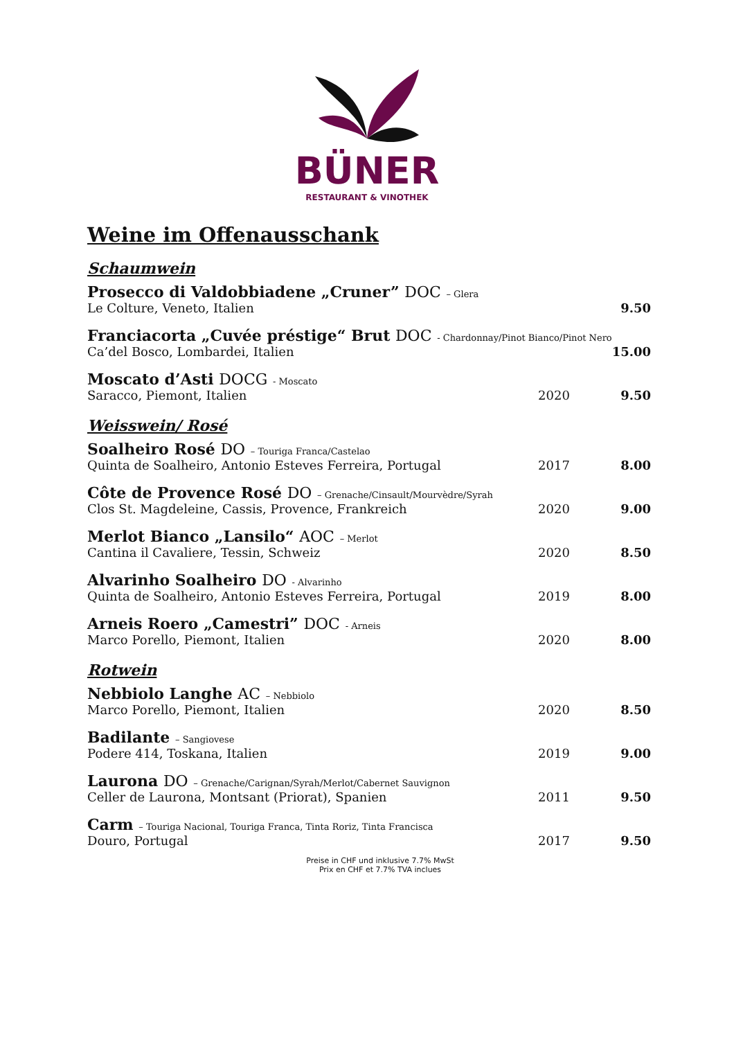BÜNER
RESTAURANT & VINOTHEK
Weine im Offenausschank
Schaumwein
| Prosecco di Valdobbiadene „Cruner” DOC – Glera | | |
| Le Colture, Veneto, Italien | | 9.50 |
| Franciacorta „Cuvée préstige“ Brut DOC - Chardonnay/Pinot Bianco/Pinot Nero | | |
| Ca’del Bosco, Lombardei, Italien | | 15.00 |
| Moscato d’Asti DOCG - Moscato | | |
| Saracco, Piemont, Italien | 2020 | 9.50 |
Weisswein/ Rosé
| Soalheiro Rosé DO – Touriga Franca/Castelao | | |
| Quinta de Soalheiro, Antonio Esteves Ferreira, Portugal | 2017 | 8.00 |
| Côte de Provence Rosé DO – Grenache/Cinsault/Mourvèdre/Syrah | | |
| Clos St. Magdeleine, Cassis, Provence, Frankreich | 2020 | 9.00 |
| Merlot Bianco „Lansilo“ AOC – Merlot | | |
| Cantina il Cavaliere, Tessin, Schweiz | 2020 | 8.50 |
| Alvarinho Soalheiro DO - Alvarinho | | |
| Quinta de Soalheiro, Antonio Esteves Ferreira, Portugal | 2019 | 8.00 |
| Arneis Roero „Camestri” DOC - Arneis | | |
| Marco Porello, Piemont, Italien | 2020 | 8.00 |
Rotwein
| Nebbiolo Langhe AC – Nebbiolo | | |
| Marco Porello, Piemont, Italien | 2020 | 8.50 |
| Badilante – Sangiovese | | |
| Podere 414, Toskana, Italien | 2019 | 9.00 |
| Laurona DO – Grenache/Carignan/Syrah/Merlot/Cabernet Sauvignon | | |
| Celler de Laurona, Montsant (Priorat), Spanien | 2011 | 9.50 |
| Carm – Touriga Nacional, Touriga Franca, Tinta Roriz, Tinta Francisca | | |
| Douro, Portugal | 2017 | 9.50 |
Preise in CHF und inklusive 7.7% MwSt
Prix en CHF et 7.7% TVA inclues